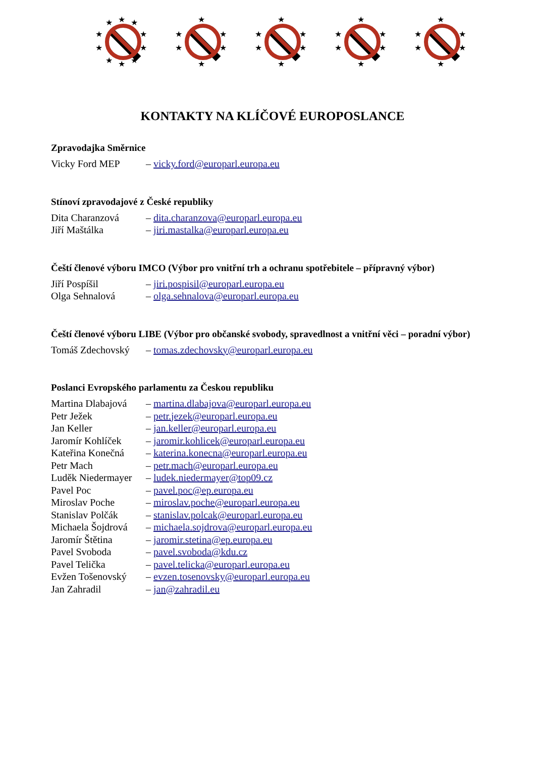★
★
★
★
★
★
★
★
★
★
★
★
★
★
★
★
★
★
★
★
★
★
★
★
★
★
★
★
★
★
★
★
★
★
KONTAKTY NA KLÍČOVÉ EUROPOSLANCE
Zpravodajka Směrnice
| Vicky Ford MEP | – vicky.ford@europarl.europa.eu |
Stínoví zpravodajové z České republiky
| Dita Charanzová | – dita.charanzova@europarl.europa.eu |
| Jiří Maštálka | – jiri.mastalka@europarl.europa.eu |
Čeští členové výboru IMCO (Výbor pro vnitřní trh a ochranu spotřebitele – přípravný výbor)
| Jiří Pospíšil | – jiri.pospisil@europarl.europa.eu |
| Olga Sehnalová | – olga.sehnalova@europarl.europa.eu |
Čeští členové výboru LIBE (Výbor pro občanské svobody, spravedlnost a vnitřní věci – poradní výbor)
| Tomáš Zdechovský | – tomas.zdechovsky@europarl.europa.eu |
Poslanci Evropského parlamentu za Českou republiku
| Martina Dlabajová | – martina.dlabajova@europarl.europa.eu |
| Petr Ježek | – petr.jezek@europarl.europa.eu |
| Jan Keller | – jan.keller@europarl.europa.eu |
| Jaromír Kohlíček | – jaromir.kohlicek@europarl.europa.eu |
| Kateřina Konečná | – katerina.konecna@europarl.europa.eu |
| Petr Mach | – petr.mach@europarl.europa.eu |
| Luděk Niedermayer | – ludek.niedermayer@top09.cz |
| Pavel Poc | – pavel.poc@ep.europa.eu |
| Miroslav Poche | – miroslav.poche@europarl.europa.eu |
| Stanislav Polčák | – stanislav.polcak@europarl.europa.eu |
| Michaela Šojdrová | – michaela.sojdrova@europarl.europa.eu |
| Jaromír Štětina | – jaromir.stetina@ep.europa.eu |
| Pavel Svoboda | – pavel.svoboda@kdu.cz |
| Pavel Telička | – pavel.telicka@europarl.europa.eu |
| Evžen Tošenovský | – evzen.tosenovsky@europarl.europa.eu |
| Jan Zahradil | – jan@zahradil.eu |